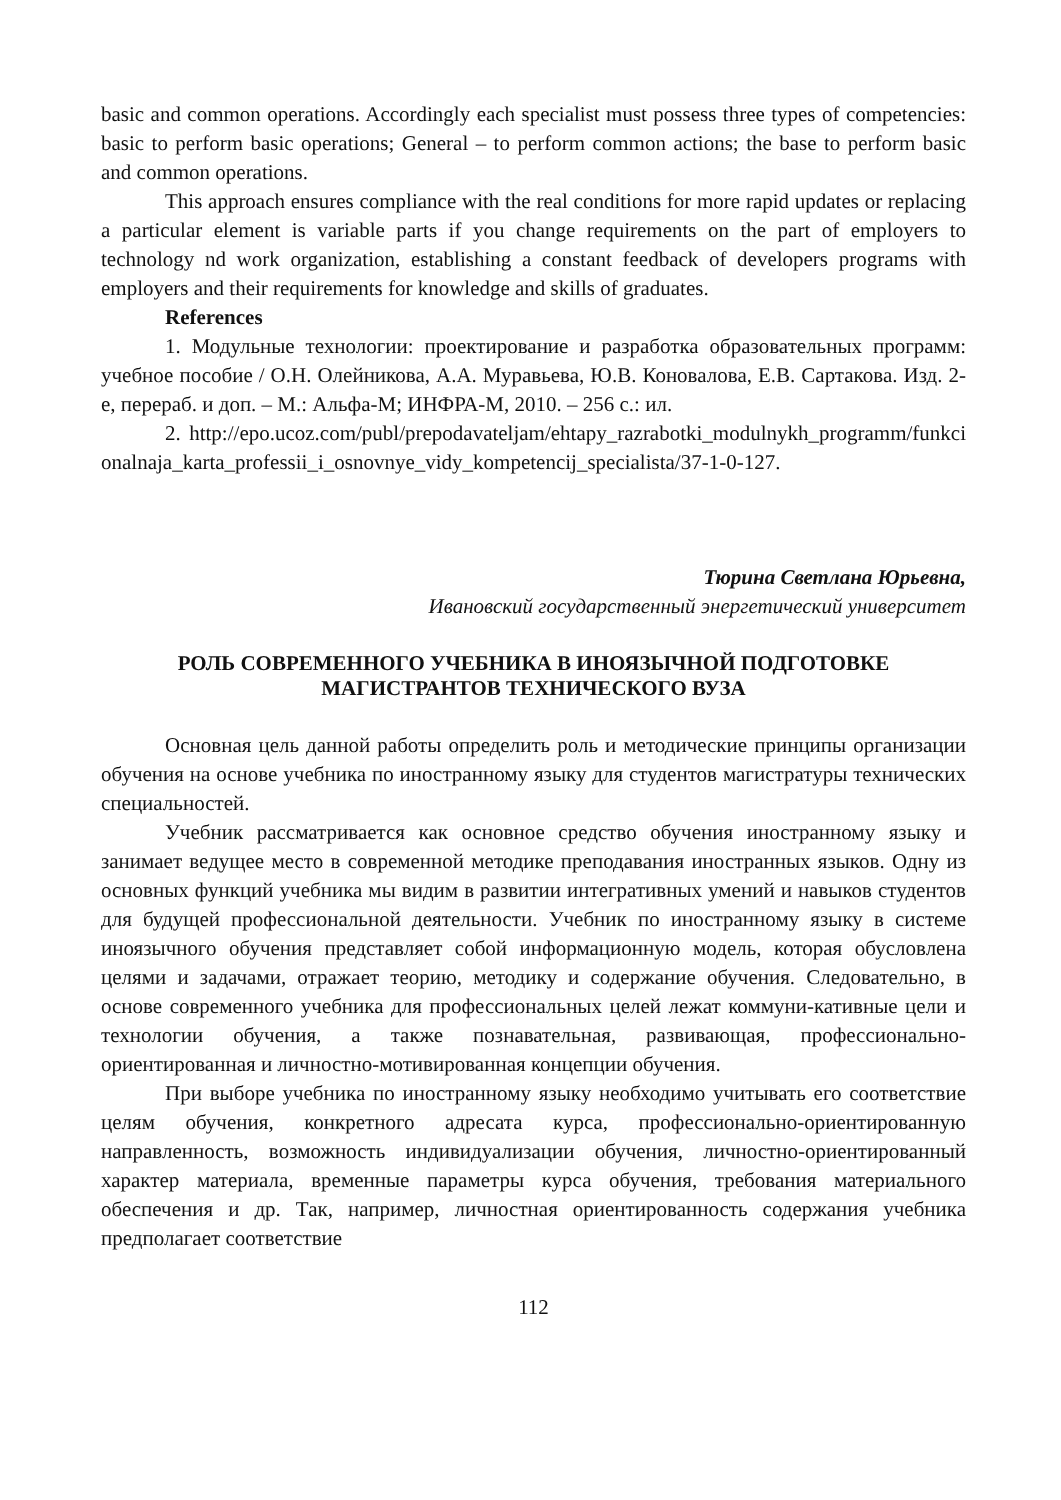basic and common operations. Accordingly each specialist must possess three types of competencies: basic to perform basic operations; General – to perform common actions; the base to perform basic and common operations.
This approach ensures compliance with the real conditions for more rapid updates or replacing a particular element is variable parts if you change requirements on the part of employers to technology nd work organization, establishing a constant feedback of developers programs with employers and their requirements for knowledge and skills of graduates.
References
1. Модульные технологии: проектирование и разработка образовательных программ: учебное пособие / О.Н. Олейникова, А.А. Муравьева, Ю.В. Коновалова, Е.В. Сартакова. Изд. 2-е, перераб. и доп. – М.: Альфа-М; ИНФРА-М, 2010. – 256 с.: ил.
2. http://epo.ucoz.com/publ/prepodavateljam/ehtapy_razrabotki_modulnykh_programm/funkcionalnaja_karta_professii_i_osnovnye_vidy_kompetencij_specialista/37-1-0-127.
Тюрина Светлана Юрьевна,
Ивановский государственный энергетический университет
РОЛЬ СОВРЕМЕННОГО УЧЕБНИКА В ИНОЯЗЫЧНОЙ ПОДГОТОВКЕ
МАГИСТРАНТОВ ТЕХНИЧЕСКОГО ВУЗА
Основная цель данной работы определить роль и методические принципы организации обучения на основе учебника по иностранному языку для студентов магистратуры технических специальностей.
Учебник рассматривается как основное средство обучения иностранному языку и занимает ведущее место в современной методике преподавания иностранных языков. Одну из основных функций учебника мы видим в развитии интегративных умений и навыков студентов для будущей профессиональной деятельности. Учебник по иностранному языку в системе иноязычного обучения представляет собой информационную модель, которая обусловлена целями и задачами, отражает теорию, методику и содержание обучения. Следовательно, в основе современного учебника для профессиональных целей лежат коммуни-кативные цели и технологии обучения, а также познавательная, развивающая, профессионально-ориентированная и личностно-мотивированная концепции обучения.
При выборе учебника по иностранному языку необходимо учитывать его соответствие целям обучения, конкретного адресата курса, профессионально-ориентированную направленность, возможность индивидуализации обучения, личностно-ориентированный характер материала, временные параметры курса обучения, требования материального обеспечения и др. Так, например, личностная ориентированность содержания учебника предполагает соответствие
112